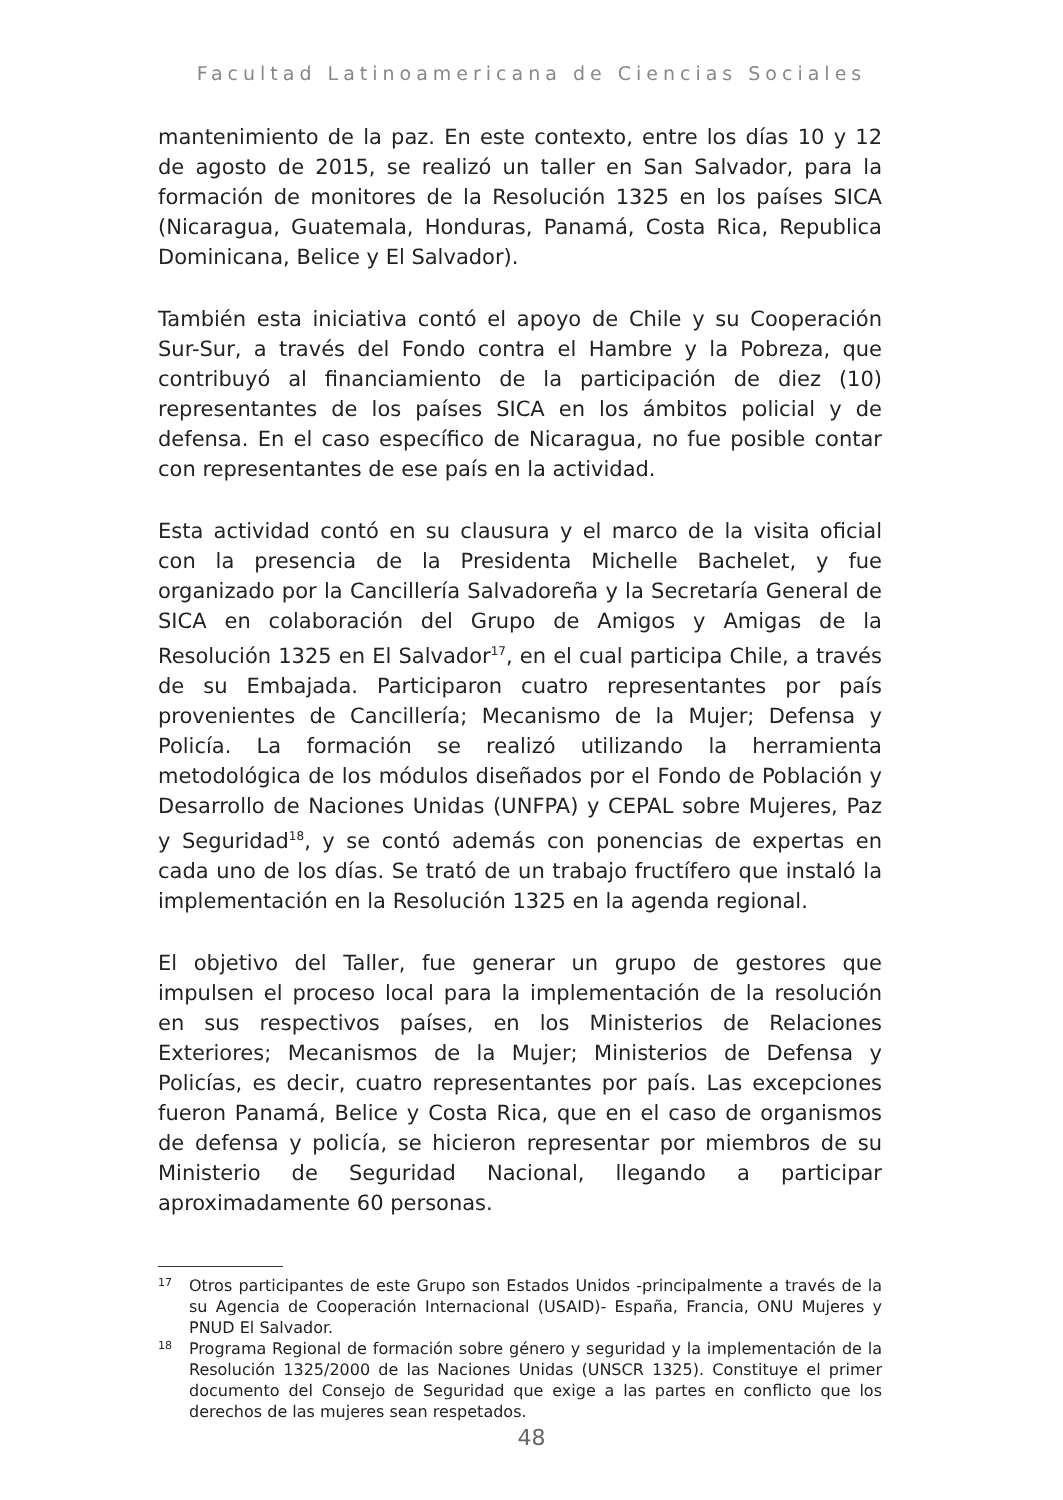Facultad Latinoamericana de Ciencias Sociales
mantenimiento de la paz. En este contexto, entre los días 10 y 12 de agosto de 2015, se realizó un taller en San Salvador, para la formación de monitores de la Resolución 1325 en los países SICA (Nicaragua, Guatemala, Honduras, Panamá, Costa Rica, Republica Dominicana, Belice y El Salvador).
También esta iniciativa contó el apoyo de Chile y su Cooperación Sur-Sur, a través del Fondo contra el Hambre y la Pobreza, que contribuyó al financiamiento de la participación de diez (10) representantes de los países SICA en los ámbitos policial y de defensa. En el caso específico de Nicaragua, no fue posible contar con representantes de ese país en la actividad.
Esta actividad contó en su clausura y el marco de la visita oficial con la presencia de la Presidenta Michelle Bachelet, y fue organizado por la Cancillería Salvadoreña y la Secretaría General de SICA en colaboración del Grupo de Amigos y Amigas de la Resolución 1325 en El Salvador<sup>17</sup>, en el cual participa Chile, a través de su Embajada. Participaron cuatro representantes por país provenientes de Cancillería; Mecanismo de la Mujer; Defensa y Policía. La formación se realizó utilizando la herramienta metodológica de los módulos diseñados por el Fondo de Población y Desarrollo de Naciones Unidas (UNFPA) y CEPAL sobre Mujeres, Paz y Seguridad<sup>18</sup>, y se contó además con ponencias de expertas en cada uno de los días. Se trató de un trabajo fructífero que instaló la implementación en la Resolución 1325 en la agenda regional.
El objetivo del Taller, fue generar un grupo de gestores que impulsen el proceso local para la implementación de la resolución en sus respectivos países, en los Ministerios de Relaciones Exteriores; Mecanismos de la Mujer; Ministerios de Defensa y Policías, es decir, cuatro representantes por país. Las excepciones fueron Panamá, Belice y Costa Rica, que en el caso de organismos de defensa y policía, se hicieron representar por miembros de su Ministerio de Seguridad Nacional, llegando a participar aproximadamente 60 personas.
17 Otros participantes de este Grupo son Estados Unidos -principalmente a través de la su Agencia de Cooperación Internacional (USAID)- España, Francia, ONU Mujeres y PNUD El Salvador.
18 Programa Regional de formación sobre género y seguridad y la implementación de la Resolución 1325/2000 de las Naciones Unidas (UNSCR 1325). Constituye el primer documento del Consejo de Seguridad que exige a las partes en conflicto que los derechos de las mujeres sean respetados.
48